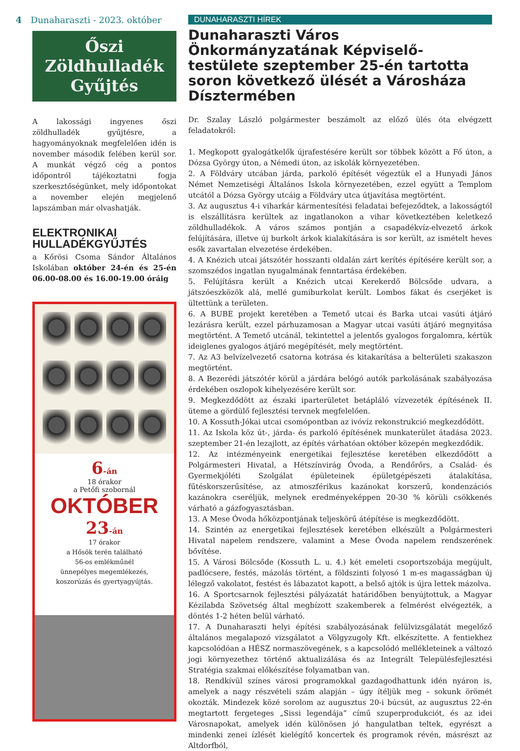4 Dunaharaszti - 2023. október
Őszi
Zöldhulladék
Gyűjtés
A lakossági ingyenes őszi zöldhulladék gyűjtésre, a hagyományoknak megfelelően idén is november második felében kerül sor. A munkát végző cég a pontos időpontról tájékoztatni fogja szerkesztőségünket, mely időpontokat a november elején megjelenő lapszámban már olvashatják.
ELEKTRONIKAI HULLADÉKGYŰJTÉS
a Kőrösi Csoma Sándor Általános Iskolában október 24-én és 25-én 06.00-08.00 és 16.00-19.00 óráig
6-án
18 órakor
a Petőfi szobornál
OKTÓBER
23-án
17 órakor
a Hősök terén található
56-os emlékműnél
ünnepélyes megemlékezés,
koszorúzás és gyertyagyújtás.
DUNAHARASZTI HÍREK
Dunaharaszti Város Önkormányzatának Képviselő-testülete szeptember 25-én tartotta soron következő ülését a Városháza Dísztermében
Dr. Szalay László polgármester beszámolt az előző ülés óta elvégzett feladatokról:
1. Megkopott gyalogátkelők újrafestésére került sor többek között a Fő úton, a Dózsa György úton, a Némedi úton, az iskolák környezetében.
2. A Földváry utcában járda, parkoló építését végeztük el a Hunyadi János Német Nemzetiségi Általános Iskola környezetében, ezzel együtt a Templom utcától a Dózsa György utcáig a Földváry utca útjavítása megtörtént.
3. Az augusztus 4-i viharkár kármentesítési feladatai befejeződtek, a lakosságtól is elszállításra kerültek az ingatlanokon a vihar következtében keletkező zöldhulladékok. A város számos pontján a csapadékvíz-elvezető árkok felújítására, illetve új burkolt árkok kialakítására is sor került, az ismételt heves esők zavartalan elvezetése érdekében.
4. A Knézich utcai játszótér hosszanti oldalán zárt kerítés építésére került sor, a szomszédos ingatlan nyugalmának fenntartása érdekében.
5. Felújításra került a Knézich utcai Kerekerdő Bölcsőde udvara, a játszóeszközök alá, mellé gumiburkolat került. Lombos fákat és cserjéket is ültettünk a területen.
6. A BUBE projekt keretében a Temető utcai és Barka utcai vasúti átjáró lezárásra került, ezzel párhuzamosan a Magyar utcai vasúti átjáró megnyitása megtörtént. A Temető utcánál, tekintettel a jelentős gyalogos forgalomra, kértük ideiglenes gyalogos átjáró megépítését, mely megtörtént.
7. Az A3 belvízelvezető csatorna kotrása és kitakarítása a belterületi szakaszon megtörtént.
8. A Bezerédi játszótér körül a járdára belógó autók parkolásának szabályozása érdekében oszlopok kihelyezésére került sor.
9. Megkezdődött az északi iparterületet betápláló vízvezeték építésének II. üteme a gördülő fejlesztési tervnek megfelelően.
10. A Kossuth-Jókai utcai csomópontban az ivóvíz rekonstrukció megkezdődött.
11. Az Iskola köz út-, járda- és parkoló építésének munkaterület átadása 2023. szeptember 21-én lezajlott, az építés várhatóan október közepén megkezdődik.
12. Az intézményeink energetikai fejlesztése keretében elkezdődött a Polgármesteri Hivatal, a Hétszínvirág Óvoda, a Rendőrőrs, a Család- és Gyermekjóléti Szolgálat épületeinek épületgépészeti átalakítása, fűtéskorszerűsítése, az atmoszférikus kazánokat korszerű, kondenzációs kazánokra cseréljük, melynek eredményeképpen 20-30 % körüli csökkenés várható a gázfogyasztásban.
13. A Mese Óvoda hőközpontjának teljeskörű átépítése is megkezdődött.
14. Szintén az energetikai fejlesztések keretében elkészült a Polgármesteri Hivatal napelem rendszere, valamint a Mese Óvoda napelem rendszerének bővítése.
15. A Városi Bölcsőde (Kossuth L. u. 4.) két emeleti csoportszobája megújult, padlócsere, festés, mázolás történt, a földszinti folyosó 1 m-es magasságban új lélegző vakolatot, festést és lábazatot kapott, a belső ajtók is újra lettek mázolva.
16. A Sportcsarnok fejlesztési pályázatát határidőben benyújtottuk, a Magyar Kézilabda Szövetség által megbízott szakemberek a felmérést elvégezték, a döntés 1-2 héten belül várható.
17. A Dunaharaszti helyi építési szabályozásának felülvizsgálatát megelőző általános megalapozó vizsgálatot a Völgyzugoly Kft. elkészítette. A fentiekhez kapcsolódóan a HÉSZ normaszövegének, s a kapcsolódó mellékleteinek a változó jogi környezethez történő aktualizálása és az Integrált Településfejlesztési Stratégia szakmai előkészítése folyamatban van.
18. Rendkívül színes városi programokkal gazdagodhattunk idén nyáron is, amelyek a nagy részvételi szám alapján – úgy ítéljük meg – sokunk örömét okozták. Mindezek közé sorolom az augusztus 20-i búcsút, az augusztus 22-én megtartott fergeteges „Sissi legendája” című szuperprodukciót, és az idei Városnapokat, amelyek idén különösen jó hangulatban teltek, egyrészt a mindenki zenei ízlését kielégítő koncertek és programok révén, másrészt az Altdorfból,